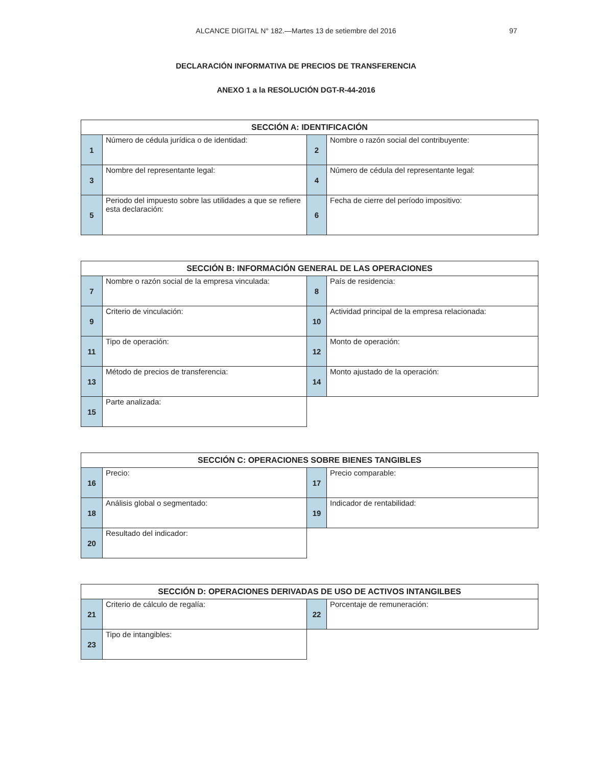ALCANCE DIGITAL N° 182.—Martes 13 de setiembre del 2016
97
DECLARACIÓN INFORMATIVA DE PRECIOS DE TRANSFERENCIA
ANEXO 1 a la RESOLUCIÓN DGT-R-44-2016
| SECCIÓN A: IDENTIFICACIÓN | | | |
| 1 | Número de cédula jurídica o de identidad: | 2 | Nombre o razón social del contribuyente: |
| 3 | Nombre del representante legal: | 4 | Número de cédula del representante legal: |
| 5 | Periodo del impuesto sobre las utilidades a que se refiere esta declaración: | 6 | Fecha de cierre del período impositivo: |
| SECCIÓN B: INFORMACIÓN GENERAL DE LAS OPERACIONES | | | |
| 7 | Nombre o razón social de la empresa vinculada: | 8 | País de residencia: |
| 9 | Criterio de vinculación: | 10 | Actividad principal de la empresa relacionada: |
| 11 | Tipo de operación: | 12 | Monto de operación: |
| 13 | Método de precios de transferencia: | 14 | Monto ajustado de la operación: |
| 15 | Parte analizada: | | |
| SECCIÓN C: OPERACIONES SOBRE BIENES TANGIBLES | | | |
| 16 | Precio: | 17 | Precio comparable: |
| 18 | Análisis global o segmentado: | 19 | Indicador de rentabilidad: |
| 20 | Resultado del indicador: | | |
| SECCIÓN D: OPERACIONES DERIVADAS DE USO DE ACTIVOS INTANGILBES | | | |
| 21 | Criterio de cálculo de regalía: | 22 | Porcentaje de remuneración: |
| 23 | Tipo de intangibles: | | |